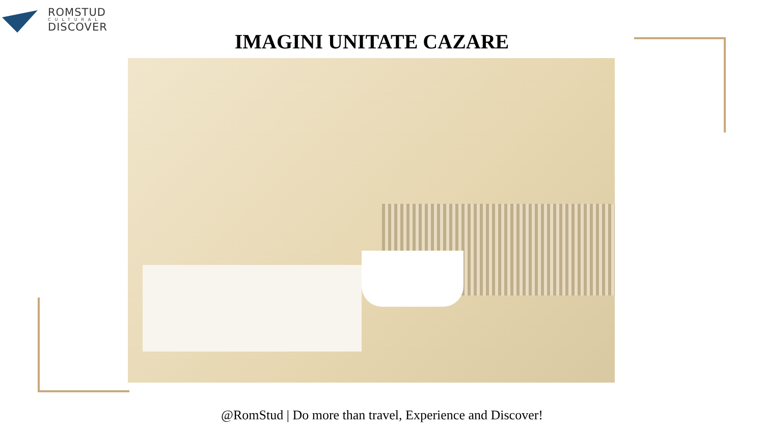ROMSTUD
CULTURAL
DISCOVER
IMAGINI UNITATE CAZARE
@RomStud | Do more than travel, Experience and Discover!